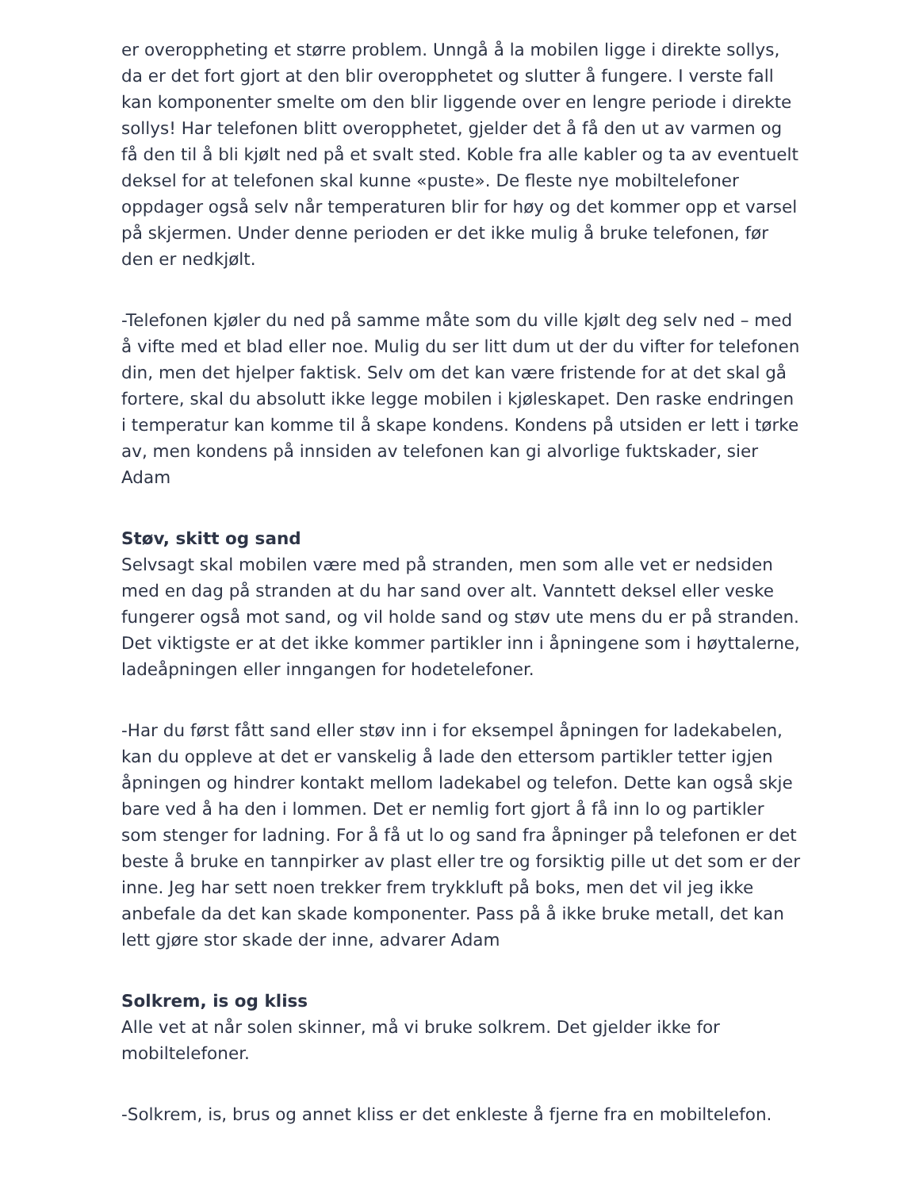er overoppheting et større problem. Unngå å la mobilen ligge i direkte sollys, da er det fort gjort at den blir overopphetet og slutter å fungere. I verste fall kan komponenter smelte om den blir liggende over en lengre periode i direkte sollys! Har telefonen blitt overopphetet, gjelder det å få den ut av varmen og få den til å bli kjølt ned på et svalt sted. Koble fra alle kabler og ta av eventuelt deksel for at telefonen skal kunne «puste». De fleste nye mobiltelefoner oppdager også selv når temperaturen blir for høy og det kommer opp et varsel på skjermen. Under denne perioden er det ikke mulig å bruke telefonen, før den er nedkjølt.
-Telefonen kjøler du ned på samme måte som du ville kjølt deg selv ned – med å vifte med et blad eller noe. Mulig du ser litt dum ut der du vifter for telefonen din, men det hjelper faktisk. Selv om det kan være fristende for at det skal gå fortere, skal du absolutt ikke legge mobilen i kjøleskapet. Den raske endringen i temperatur kan komme til å skape kondens. Kondens på utsiden er lett i tørke av, men kondens på innsiden av telefonen kan gi alvorlige fuktskader, sier Adam
Støv, skitt og sand
Selvsagt skal mobilen være med på stranden, men som alle vet er nedsiden med en dag på stranden at du har sand over alt. Vanntett deksel eller veske fungerer også mot sand, og vil holde sand og støv ute mens du er på stranden. Det viktigste er at det ikke kommer partikler inn i åpningene som i høyttalerne, ladeåpningen eller inngangen for hodetelefoner.
-Har du først fått sand eller støv inn i for eksempel åpningen for ladekabelen, kan du oppleve at det er vanskelig å lade den ettersom partikler tetter igjen åpningen og hindrer kontakt mellom ladekabel og telefon. Dette kan også skje bare ved å ha den i lommen. Det er nemlig fort gjort å få inn lo og partikler som stenger for ladning. For å få ut lo og sand fra åpninger på telefonen er det beste å bruke en tannpirker av plast eller tre og forsiktig pille ut det som er der inne. Jeg har sett noen trekker frem trykkluft på boks, men det vil jeg ikke anbefale da det kan skade komponenter. Pass på å ikke bruke metall, det kan lett gjøre stor skade der inne, advarer Adam
Solkrem, is og kliss
Alle vet at når solen skinner, må vi bruke solkrem. Det gjelder ikke for mobiltelefoner.
-Solkrem, is, brus og annet kliss er det enkleste å fjerne fra en mobiltelefon.